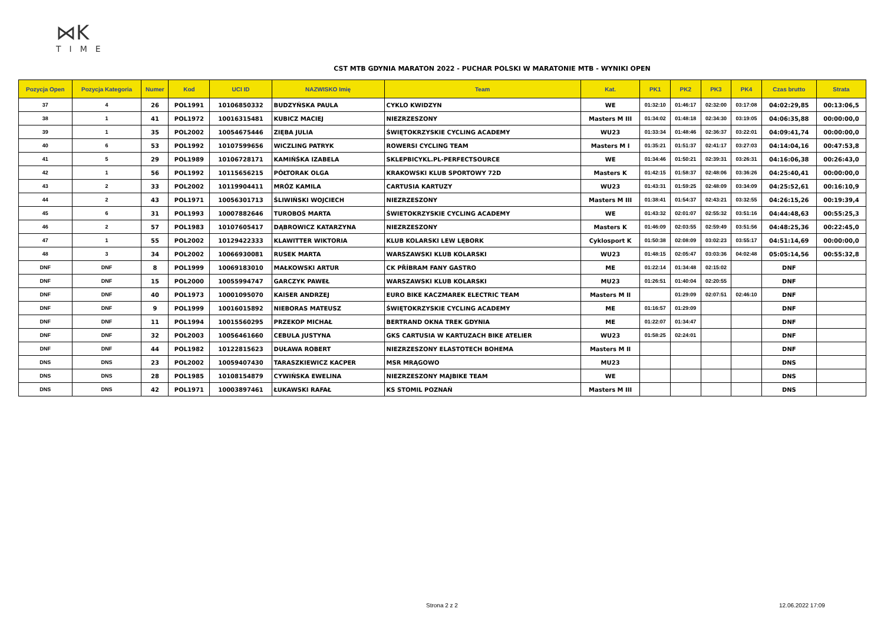⋈K
TIME
CST MTB GDYNIA MARATON 2022 - PUCHAR POLSKI W MARATONIE MTB - WYNIKI OPEN
| Pozycja Open | Pozycja Kategoria | Numer | Kod | UCI ID | NAZWISKO Imię | Team | Kat. | PK1 | PK2 | PK3 | PK4 | Czas brutto | Strata |
| --- | --- | --- | --- | --- | --- | --- | --- | --- | --- | --- | --- | --- | --- |
| 37 | 4 | 26 | POL1991 | 10106850332 | BUDZYŃSKA PAULA | CYKLO KWIDZYN | WE | 01:32:10 | 01:46:17 | 02:32:00 | 03:17:08 | 04:02:29,85 | 00:13:06,5 |
| 38 | 1 | 41 | POL1972 | 10016315481 | KUBICZ MACIEJ | NIEZRZESZONY | Masters M III | 01:34:02 | 01:48:18 | 02:34:30 | 03:19:05 | 04:06:35,88 | 00:00:00,0 |
| 39 | 1 | 35 | POL2002 | 10054675446 | ZIĘBA JULIA | ŚWIĘTOKRZYSKIE CYCLING ACADEMY | WU23 | 01:33:34 | 01:48:46 | 02:36:37 | 03:22:01 | 04:09:41,74 | 00:00:00,0 |
| 40 | 6 | 53 | POL1992 | 10107599656 | WICZLING PATRYK | ROWERSI CYCLING TEAM | Masters M I | 01:35:21 | 01:51:37 | 02:41:17 | 03:27:03 | 04:14:04,16 | 00:47:53,8 |
| 41 | 5 | 29 | POL1989 | 10106728171 | KAMIŃŚKA IZABELA | SKLEPBICYKL.PL-PERFECTSOURCE | WE | 01:34:46 | 01:50:21 | 02:39:31 | 03:26:31 | 04:16:06,38 | 00:26:43,0 |
| 42 | 1 | 56 | POL1992 | 10115656215 | PÓŁTORAK OLGA | KRAKOWSKI KLUB SPORTOWY 72D | Masters K | 01:42:15 | 01:58:37 | 02:48:06 | 03:36:26 | 04:25:40,41 | 00:00:00,0 |
| 43 | 2 | 33 | POL2002 | 10119904411 | MRÓZ KAMILA | CARTUSIA KARTUZY | WU23 | 01:43:31 | 01:59:25 | 02:48:09 | 03:34:09 | 04:25:52,61 | 00:16:10,9 |
| 44 | 2 | 43 | POL1971 | 10056301713 | ŚLIWIŃSKI WOJCIECH | NIEZRZESZONY | Masters M III | 01:38:41 | 01:54:37 | 02:43:21 | 03:32:55 | 04:26:15,26 | 00:19:39,4 |
| 45 | 6 | 31 | POL1993 | 10007882646 | TUROBOŚ MARTA | ŚWIETOKRZYSKIE CYCLING ACADEMY | WE | 01:43:32 | 02:01:07 | 02:55:32 | 03:51:16 | 04:44:48,63 | 00:55:25,3 |
| 46 | 2 | 57 | POL1983 | 10107605417 | DĄBROWICZ KATARZYNA | NIEZRZESZONY | Masters K | 01:46:09 | 02:03:55 | 02:59:49 | 03:51:56 | 04:48:25,36 | 00:22:45,0 |
| 47 | 1 | 55 | POL2002 | 10129422333 | KLAWITTER WIKTORIA | KLUB KOLARSKI LEW LĘBORK | Cyklosport K | 01:50:38 | 02:08:09 | 03:02:23 | 03:55:17 | 04:51:14,69 | 00:00:00,0 |
| 48 | 3 | 34 | POL2002 | 10066930081 | RUSEK MARTA | WARSZAWSKI KLUB KOLARSKI | WU23 | 01:48:15 | 02:05:47 | 03:03:36 | 04:02:48 | 05:05:14,56 | 00:55:32,8 |
| DNF | DNF | 8 | POL1999 | 10069183010 | MAŁKOWSKI ARTUR | CK PŘÍBRAM FANY GASTRO | ME | 01:22:14 | 01:34:48 | 02:15:02 | | DNF | |
| DNF | DNF | 15 | POL2000 | 10055994747 | GARCZYK PAWEŁ | WARSZAWSKI KLUB KOLARSKI | MU23 | 01:26:51 | 01:40:04 | 02:20:55 | | DNF | |
| DNF | DNF | 40 | POL1973 | 10001095070 | KAISER ANDRZEJ | EURO BIKE KACZMAREK ELECTRIC TEAM | Masters M II | | 01:29:09 | 02:07:51 | 02:46:10 | DNF | |
| DNF | DNF | 9 | POL1999 | 10016015892 | NIEBORAS MATEUSZ | ŚWIĘTOKRZYSKIE CYCLING ACADEMY | ME | 01:16:57 | 01:29:09 | | | DNF | |
| DNF | DNF | 11 | POL1994 | 10015560295 | PRZEKOP MICHAŁ | BERTRAND OKNA TREK GDYNIA | ME | 01:22:07 | 01:34:47 | | | DNF | |
| DNF | DNF | 32 | POL2003 | 10056461660 | CEBULA JUSTYNA | GKS CARTUSIA W KARTUZACH BIKE ATELIER | WU23 | 01:58:25 | 02:24:01 | | | DNF | |
| DNF | DNF | 44 | POL1982 | 10122815623 | DUŁAWA ROBERT | NIEZRZESZONY ELASTOTECH BOHEMA | Masters M II | | | | | DNF | |
| DNS | DNS | 23 | POL2002 | 10059407430 | TARASZKIEWICZ KACPER | MSR MRĄGOWO | MU23 | | | | | DNS | |
| DNS | DNS | 28 | POL1985 | 10108154879 | CYWIŃSKA EWELINA | NIEZRZESZONY MAJBIKE TEAM | WE | | | | | DNS | |
| DNS | DNS | 42 | POL1971 | 10003897461 | ŁUKAWSKI RAFAŁ | KS STOMIL POZNAŃ | Masters M III | | | | | DNS | |
Strona 2 z 2 12.06.2022 17:09